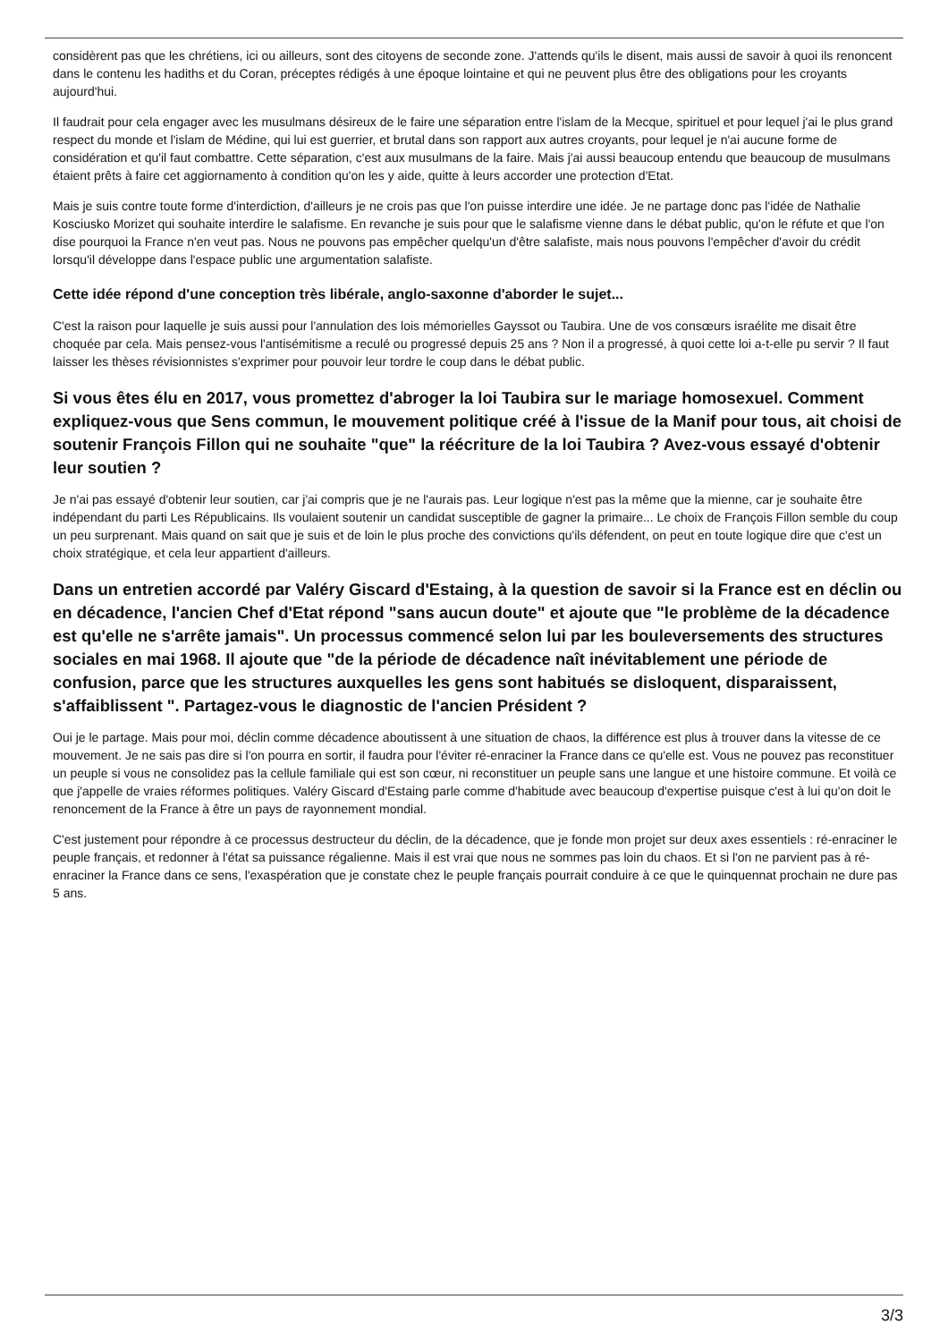considèrent pas que les chrétiens, ici ou ailleurs, sont des citoyens de seconde zone. J'attends qu'ils le disent, mais aussi de savoir à quoi ils renoncent dans le contenu les hadiths et du Coran, préceptes rédigés à une époque lointaine et qui ne peuvent plus être des obligations pour les croyants aujourd'hui.
Il faudrait pour cela engager avec les musulmans désireux de le faire une séparation entre l'islam de la Mecque, spirituel et pour lequel j'ai le plus grand respect du monde et l'islam de Médine, qui lui est guerrier, et brutal dans son rapport aux autres croyants, pour lequel je n'ai aucune forme de considération et qu'il faut combattre. Cette séparation, c'est aux musulmans de la faire. Mais j'ai aussi beaucoup entendu que beaucoup de musulmans étaient prêts à faire cet aggiornamento à condition qu'on les y aide, quitte à leurs accorder une protection d'Etat.
Mais je suis contre toute forme d'interdiction, d'ailleurs je ne crois pas que l'on puisse interdire une idée. Je ne partage donc pas l'idée de Nathalie Kosciusko Morizet qui souhaite interdire le salafisme. En revanche je suis pour que le salafisme vienne dans le débat public, qu'on le réfute et que l'on dise pourquoi la France n'en veut pas. Nous ne pouvons pas empêcher quelqu'un d'être salafiste, mais nous pouvons l'empêcher d'avoir du crédit lorsqu'il développe dans l'espace public une argumentation salafiste.
Cette idée répond d'une conception très libérale, anglo-saxonne d'aborder le sujet...
C'est la raison pour laquelle je suis aussi pour l'annulation des lois mémorielles Gayssot ou Taubira. Une de vos consœurs israélite me disait être choquée par cela. Mais pensez-vous l'antisémitisme a reculé ou progressé depuis 25 ans ? Non il a progressé, à quoi cette loi a-t-elle pu servir ? Il faut laisser les thèses révisionnistes s'exprimer pour pouvoir leur tordre le coup dans le débat public.
Si vous êtes élu en 2017, vous promettez d'abroger la loi Taubira sur le mariage homosexuel. Comment expliquez-vous que Sens commun, le mouvement politique créé à l'issue de la Manif pour tous, ait choisi de soutenir François Fillon qui ne souhaite "que" la réécriture de la loi Taubira ? Avez-vous essayé d'obtenir leur soutien ?
Je n'ai pas essayé d'obtenir leur soutien, car j'ai compris que je ne l'aurais pas. Leur logique n'est pas la même que la mienne, car je souhaite être indépendant du parti Les Républicains. Ils voulaient soutenir un candidat susceptible de gagner la primaire... Le choix de François Fillon semble du coup un peu surprenant. Mais quand on sait que je suis et de loin le plus proche des convictions qu'ils défendent, on peut en toute logique dire que c'est un choix stratégique, et cela leur appartient d'ailleurs.
Dans un entretien accordé par Valéry Giscard d'Estaing, à la question de savoir si la France est en déclin ou en décadence, l'ancien Chef d'Etat répond "sans aucun doute" et ajoute que "le problème de la décadence est qu'elle ne s'arrête jamais". Un processus commencé selon lui par les bouleversements des structures sociales en mai 1968. Il ajoute que "de la période de décadence naît inévitablement une période de confusion, parce que les structures auxquelles les gens sont habitués se disloquent, disparaissent, s'affaiblissent ". Partagez-vous le diagnostic de l'ancien Président ?
Oui je le partage. Mais pour moi, déclin comme décadence aboutissent à une situation de chaos, la différence est plus à trouver dans la vitesse de ce mouvement. Je ne sais pas dire si l'on pourra en sortir, il faudra pour l'éviter ré-enraciner la France dans ce qu'elle est. Vous ne pouvez pas reconstituer un peuple si vous ne consolidez pas la cellule familiale qui est son cœur, ni reconstituer un peuple sans une langue et une histoire commune. Et voilà ce que j'appelle de vraies réformes politiques. Valéry Giscard d'Estaing parle comme d'habitude avec beaucoup d'expertise puisque c'est à lui qu'on doit le renoncement de la France à être un pays de rayonnement mondial.
C'est justement pour répondre à ce processus destructeur du déclin, de la décadence, que je fonde mon projet sur deux axes essentiels : ré-enraciner le peuple français, et redonner à l'état sa puissance régalienne. Mais il est vrai que nous ne sommes pas loin du chaos. Et si l'on ne parvient pas à ré-enraciner la France dans ce sens, l'exaspération que je constate chez le peuple français pourrait conduire à ce que le quinquennat prochain ne dure pas 5 ans.
3/3